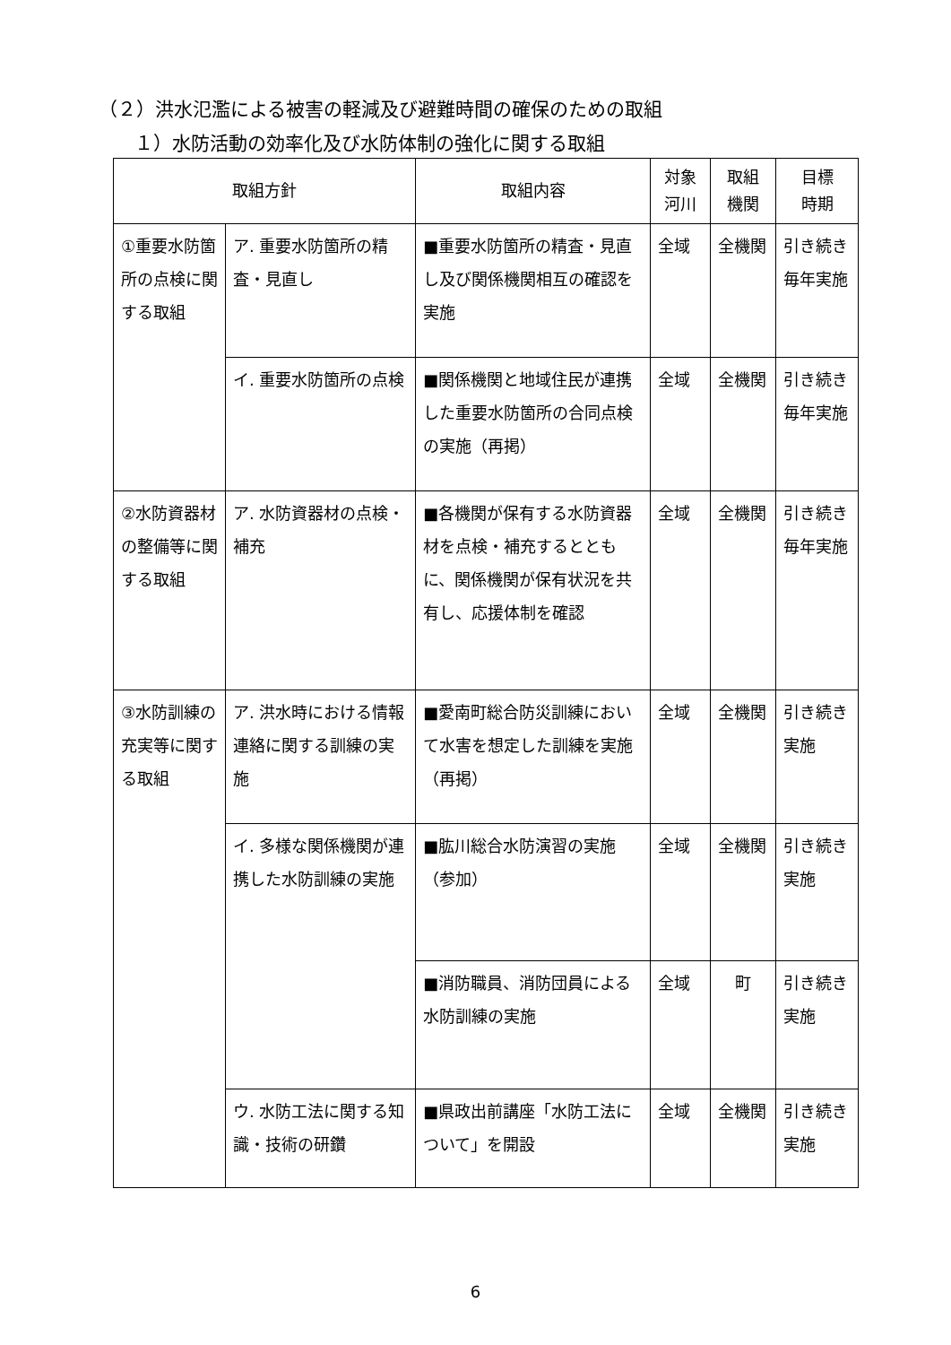（２）洪水氾濫による被害の軽減及び避難時間の確保のための取組
１）水防活動の効率化及び水防体制の強化に関する取組
| 取組方針 | | 取組内容 | 対象 河川 | 取組 機関 | 目標 時期 |
| --- | --- | --- | --- | --- | --- |
| ①重要水防箇所の点検に関する取組 | ア. 重要水防箇所の精査・見直し | ■重要水防箇所の精査・見直し及び関係機関相互の確認を実施 | 全域 | 全機関 | 引き続き毎年実施 |
| | イ. 重要水防箇所の点検 | ■関係機関と地域住民が連携した重要水防箇所の合同点検の実施（再掲） | 全域 | 全機関 | 引き続き毎年実施 |
| ②水防資器材の整備等に関する取組 | ア. 水防資器材の点検・補充 | ■各機関が保有する水防資器材を点検・補充するとともに、関係機関が保有状況を共有し、応援体制を確認 | 全域 | 全機関 | 引き続き毎年実施 |
| ③水防訓練の充実等に関する取組 | ア. 洪水時における情報連絡に関する訓練の実施 | ■愛南町総合防災訓練において水害を想定した訓練を実施（再掲） | 全域 | 全機関 | 引き続き実施 |
| | イ. 多様な関係機関が連携した水防訓練の実施 | ■肱川総合水防演習の実施（参加） | 全域 | 全機関 | 引き続き実施 |
| | | ■消防職員、消防団員による水防訓練の実施 | 全域 | 町 | 引き続き実施 |
| | ウ. 水防工法に関する知識・技術の研鑽 | ■県政出前講座「水防工法について」を開設 | 全域 | 全機関 | 引き続き実施 |
6